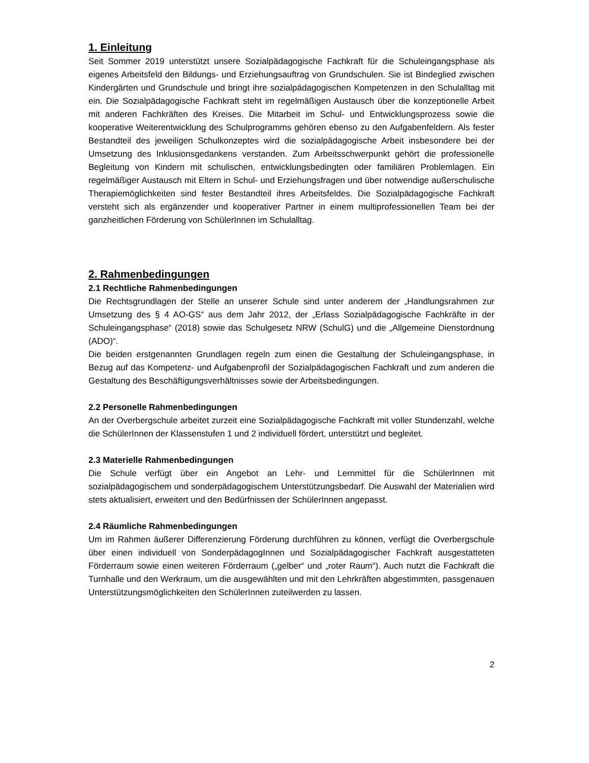1. Einleitung
Seit Sommer 2019 unterstützt unsere Sozialpädagogische Fachkraft für die Schuleingangsphase als eigenes Arbeitsfeld den Bildungs- und Erziehungsauftrag von Grundschulen. Sie ist Bindeglied zwischen Kindergärten und Grundschule und bringt ihre sozialpädagogischen Kompetenzen in den Schulalltag mit ein. Die Sozialpädagogische Fachkraft steht im regelmäßigen Austausch über die konzeptionelle Arbeit mit anderen Fachkräften des Kreises. Die Mitarbeit im Schul- und Entwicklungsprozess sowie die kooperative Weiterentwicklung des Schulprogramms gehören ebenso zu den Aufgabenfeldern. Als fester Bestandteil des jeweiligen Schulkonzeptes wird die sozialpädagogische Arbeit insbesondere bei der Umsetzung des Inklusionsgedankens verstanden. Zum Arbeitsschwerpunkt gehört die professionelle Begleitung von Kindern mit schulischen, entwicklungsbedingten oder familiären Problemlagen. Ein regelmäßiger Austausch mit Eltern in Schul- und Erziehungsfragen und über notwendige außerschulische Therapiemöglichkeiten sind fester Bestandteil ihres Arbeitsfeldes. Die Sozialpädagogische Fachkraft versteht sich als ergänzender und kooperativer Partner in einem multiprofessionellen Team bei der ganzheitlichen Förderung von SchülerInnen im Schulalltag.
2. Rahmenbedingungen
2.1 Rechtliche Rahmenbedingungen
Die Rechtsgrundlagen der Stelle an unserer Schule sind unter anderem der „Handlungsrahmen zur Umsetzung des § 4 AO-GS“ aus dem Jahr 2012, der „Erlass Sozialpädagogische Fachkräfte in der Schuleingangsphase“ (2018) sowie das Schulgesetz NRW (SchulG) und die „Allgemeine Dienstordnung (ADO)“.
Die beiden erstgenannten Grundlagen regeln zum einen die Gestaltung der Schuleingangsphase, in Bezug auf das Kompetenz- und Aufgabenprofil der Sozialpädagogischen Fachkraft und zum anderen die Gestaltung des Beschäftigungsverhältnisses sowie der Arbeitsbedingungen.
2.2 Personelle Rahmenbedingungen
An der Overbergschule arbeitet zurzeit eine Sozialpädagogische Fachkraft mit voller Stundenzahl, welche die SchülerInnen der Klassenstufen 1 und 2 individuell fördert, unterstützt und begleitet.
2.3 Materielle Rahmenbedingungen
Die Schule verfügt über ein Angebot an Lehr- und Lernmittel für die SchülerInnen mit sozialpädagogischem und sonderpädagogischem Unterstützungsbedarf. Die Auswahl der Materialien wird stets aktualisiert, erweitert und den Bedürfnissen der SchülerInnen angepasst.
2.4 Räumliche Rahmenbedingungen
Um im Rahmen äußerer Differenzierung Förderung durchführen zu können, verfügt die Overbergschule über einen individuell von SonderpädagogInnen und Sozialpädagogischer Fachkraft ausgestatteten Förderraum sowie einen weiteren Förderraum („gelber“ und „roter Raum“). Auch nutzt die Fachkraft die Turnhalle und den Werkraum, um die ausgewählten und mit den Lehrkräften abgestimmten, passgenauen Unterstützungsmöglichkeiten den SchülerInnen zuteilwerden zu lassen.
2